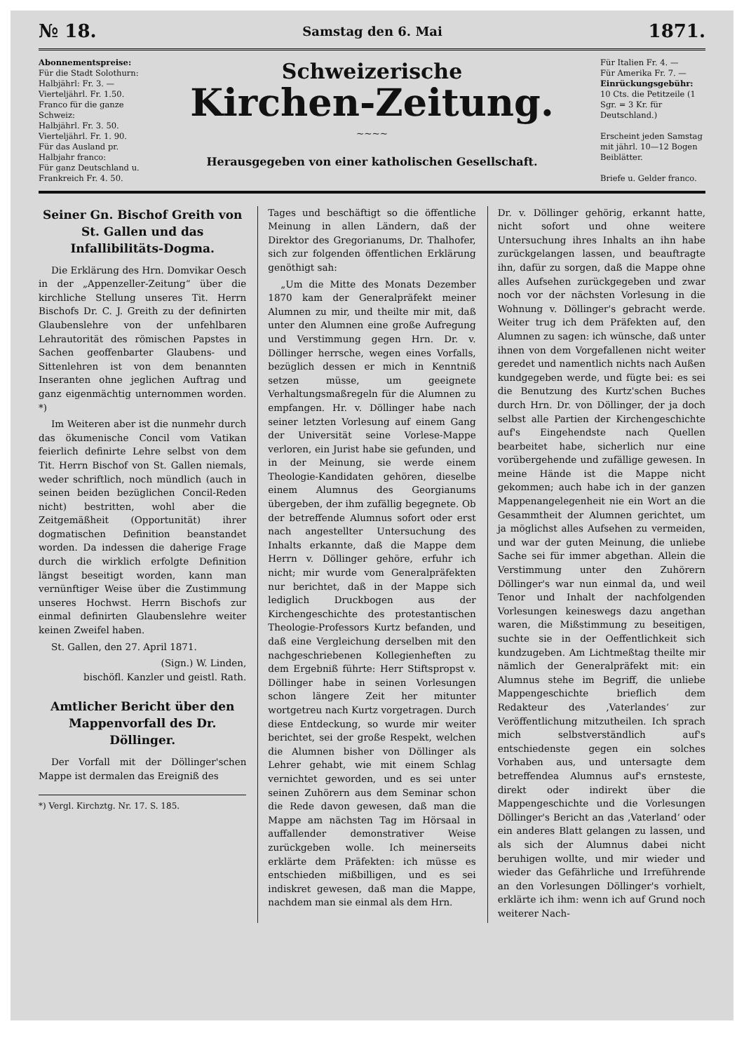№ 18. Samstag den 6. Mai 1871.
Abonnementspreise:
Für die Stadt Solothurn:
Halbjährl: Fr. 3. —
Vierteljährl. Fr. 1.50.
Franco für die ganze Schweiz:
Halbjährl. Fr. 3. 50.
Vierteljährl. Fr. 1. 90.
Für das Ausland pr. Halbjahr franco:
Für ganz Deutschland u. Frankreich Fr. 4. 50.
Schweizerische
Kirchen-Zeitung.
~~~~
Herausgegeben von einer katholischen Gesellschaft.
Für Italien Fr. 4. —
Für Amerika Fr. 7. —
Einrückungsgebühr:
10 Cts. die Petitzeile (1 Sgr. = 3 Kr. für Deutschland.)
Erscheint jeden Samstag mit jährl. 10—12 Bogen Beiblätter.
Briefe u. Gelder franco.
Seiner Gn. Bischof Greith von St. Gallen und das Infallibilitäts-Dogma.
Die Erklärung des Hrn. Domvikar Oesch in der „Appenzeller-Zeitung“ über die kirchliche Stellung unseres Tit. Herrn Bischofs Dr. C. J. Greith zu der definirten Glaubenslehre von der unfehlbaren Lehrautorität des römischen Papstes in Sachen geoffenbarter Glaubens- und Sittenlehren ist von dem benannten Inseranten ohne jeglichen Auftrag und ganz eigenmächtig unternommen worden. *)
Im Weiteren aber ist die nunmehr durch das ökumenische Concil vom Vatikan feierlich definirte Lehre selbst von dem Tit. Herrn Bischof von St. Gallen niemals, weder schriftlich, noch mündlich (auch in seinen beiden bezüglichen Concil-Reden nicht) bestritten, wohl aber die Zeitgemäßheit (Opportunität) ihrer dogmatischen Definition beanstandet worden. Da indessen die daherige Frage durch die wirklich erfolgte Definition längst beseitigt worden, kann man vernünftiger Weise über die Zustimmung unseres Hochwst. Herrn Bischofs zur einmal definirten Glaubenslehre weiter keinen Zweifel haben.
St. Gallen, den 27. April 1871.
(Sign.) W. Linden,
bischöfl. Kanzler und geistl. Rath.
Amtlicher Bericht über den Mappenvorfall des Dr. Döllinger.
Der Vorfall mit der Döllinger'schen Mappe ist dermalen das Ereigniß des
*) Vergl. Kirchztg. Nr. 17. S. 185.
Tages und beschäftigt so die öffentliche Meinung in allen Ländern, daß der Direktor des Gregorianums, Dr. Thalhofer, sich zur folgenden öffentlichen Erklärung genöthigt sah:
„Um die Mitte des Monats Dezember 1870 kam der Generalpräfekt meiner Alumnen zu mir, und theilte mir mit, daß unter den Alumnen eine große Aufregung und Verstimmung gegen Hrn. Dr. v. Döllinger herrsche, wegen eines Vorfalls, bezüglich dessen er mich in Kenntniß setzen müsse, um geeignete Verhaltungsmaßregeln für die Alumnen zu empfangen. Hr. v. Döllinger habe nach seiner letzten Vorlesung auf einem Gang der Universität seine Vorlese-Mappe verloren, ein Jurist habe sie gefunden, und in der Meinung, sie werde einem Theologie-Kandidaten gehören, dieselbe einem Alumnus des Georgianums übergeben, der ihm zufällig begegnete. Ob der betreffende Alumnus sofort oder erst nach angestellter Untersuchung des Inhalts erkannte, daß die Mappe dem Herrn v. Döllinger gehöre, erfuhr ich nicht; mir wurde vom Generalpräfekten nur berichtet, daß in der Mappe sich lediglich Druckbogen aus der Kirchengeschichte des protestantischen Theologie-Professors Kurtz befanden, und daß eine Vergleichung derselben mit den nachgeschriebenen Kollegienheften zu dem Ergebniß führte: Herr Stiftspropst v. Döllinger habe in seinen Vorlesungen schon längere Zeit her mitunter wortgetreu nach Kurtz vorgetragen. Durch diese Entdeckung, so wurde mir weiter berichtet, sei der große Respekt, welchen die Alumnen bisher von Döllinger als Lehrer gehabt, wie mit einem Schlag vernichtet geworden, und es sei unter seinen Zuhörern aus dem Seminar schon die Rede davon gewesen, daß man die Mappe am nächsten Tag im Hörsaal in auffallender demonstrativer Weise zurückgeben wolle. Ich meinerseits erklärte dem Präfekten: ich müsse es entschieden mißbilligen, und es sei indiskret gewesen, daß man die Mappe, nachdem man sie einmal als dem Hrn.
Dr. v. Döllinger gehörig, erkannt hatte, nicht sofort und ohne weitere Untersuchung ihres Inhalts an ihn habe zurückgelangen lassen, und beauftragte ihn, dafür zu sorgen, daß die Mappe ohne alles Aufsehen zurückgegeben und zwar noch vor der nächsten Vorlesung in die Wohnung v. Döllinger's gebracht werde. Weiter trug ich dem Präfekten auf, den Alumnen zu sagen: ich wünsche, daß unter ihnen von dem Vorgefallenen nicht weiter geredet und namentlich nichts nach Außen kundgegeben werde, und fügte bei: es sei die Benutzung des Kurtz'schen Buches durch Hrn. Dr. von Döllinger, der ja doch selbst alle Partien der Kirchengeschichte auf's Eingehendste nach Quellen bearbeitet habe, sicherlich nur eine vorübergehende und zufällige gewesen. In meine Hände ist die Mappe nicht gekommen; auch habe ich in der ganzen Mappenangelegenheit nie ein Wort an die Gesammtheit der Alumnen gerichtet, um ja möglichst alles Aufsehen zu vermeiden, und war der guten Meinung, die unliebe Sache sei für immer abgethan. Allein die Verstimmung unter den Zuhörern Döllinger's war nun einmal da, und weil Tenor und Inhalt der nachfolgenden Vorlesungen keineswegs dazu angethan waren, die Mißstimmung zu beseitigen, suchte sie in der Oeffentlichkeit sich kundzugeben. Am Lichtmeßtag theilte mir nämlich der Generalpräfekt mit: ein Alumnus stehe im Begriff, die unliebe Mappengeschichte brieflich dem Redakteur des ‚Vaterlandes‘ zur Veröffentlichung mitzutheilen. Ich sprach mich selbstverständlich auf's entschiedenste gegen ein solches Vorhaben aus, und untersagte dem betreffendea Alumnus auf's ernsteste, direkt oder indirekt über die Mappengeschichte und die Vorlesungen Döllinger's Bericht an das ‚Vaterland‘ oder ein anderes Blatt gelangen zu lassen, und als sich der Alumnus dabei nicht beruhigen wollte, und mir wieder und wieder das Gefährliche und Irreführende an den Vorlesungen Döllinger's vorhielt, erklärte ich ihm: wenn ich auf Grund noch weiterer Nach-